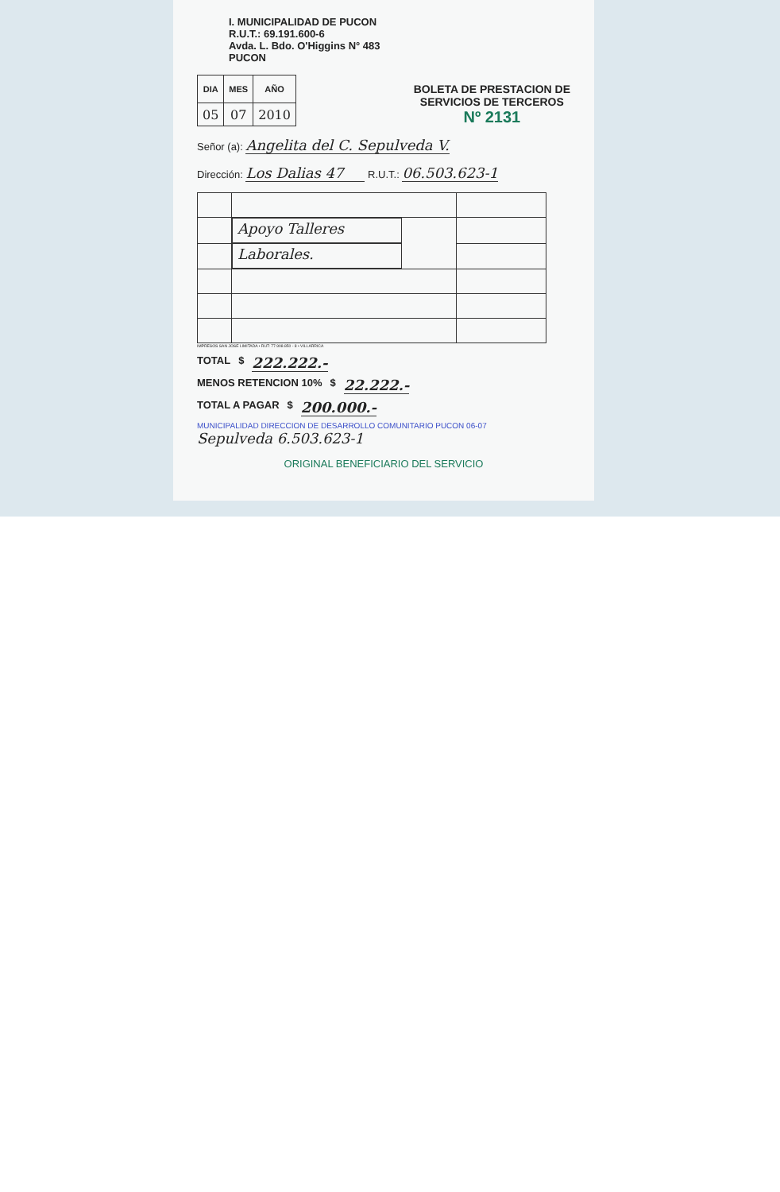I. MUNICIPALIDAD DE PUCON
R.U.T.: 69.191.600-6
Avda. L. Bdo. O'Higgins N° 483
PUCON
| DIA | MES | AÑO |
| --- | --- | --- |
| 05 | 07 | 2010 |
BOLETA DE PRESTACION DE
SERVICIOS DE TERCEROS
Nº 2131
Señor (a): Angelita del C. Sepulveda V.
Dirección: Los Dalias 47 R.U.T.: 06.503.623-1
| | Apoyo Talleres | |
| | Laborales. | |
IMPRESOS SAN JOSE LIMITADA • RUT: 77.908.850 - 8 • VILLARRICA
TOTAL $ 222.222.-
MENOS RETENCION 10% $ 22.222.-
TOTAL A PAGAR $ 200.000.-
MUNICIPALIDAD DIRECCION DE DESARROLLO COMUNITARIO PUCON 06-07
Sepulveda 6.503.623-1
ORIGINAL BENEFICIARIO DEL SERVICIO